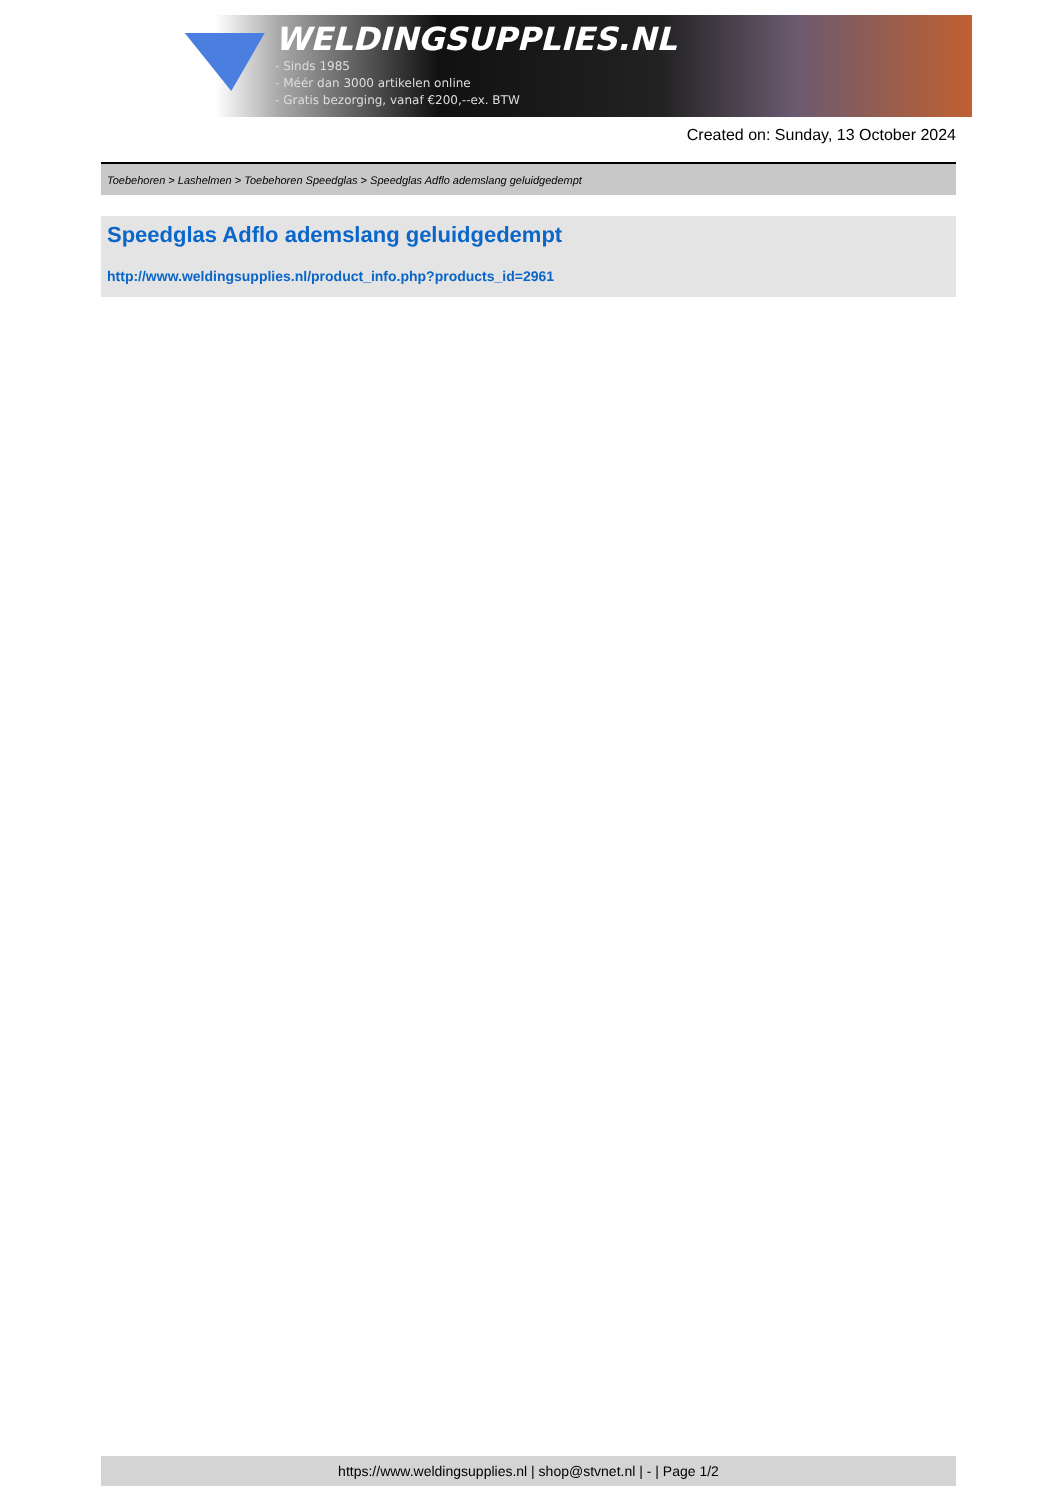WELDINGSUPPLIES.NL
- Sinds 1985
- Méér dan 3000 artikelen online
- Gratis bezorging, vanaf €200,--ex. BTW
Created on: Sunday, 13 October 2024
Toebehoren > Lashelmen > Toebehoren Speedglas > Speedglas Adflo ademslang geluidgedempt
Speedglas Adflo ademslang geluidgedempt
http://www.weldingsupplies.nl/product_info.php?products_id=2961
https://www.weldingsupplies.nl | shop@stvnet.nl | - | Page 1/2